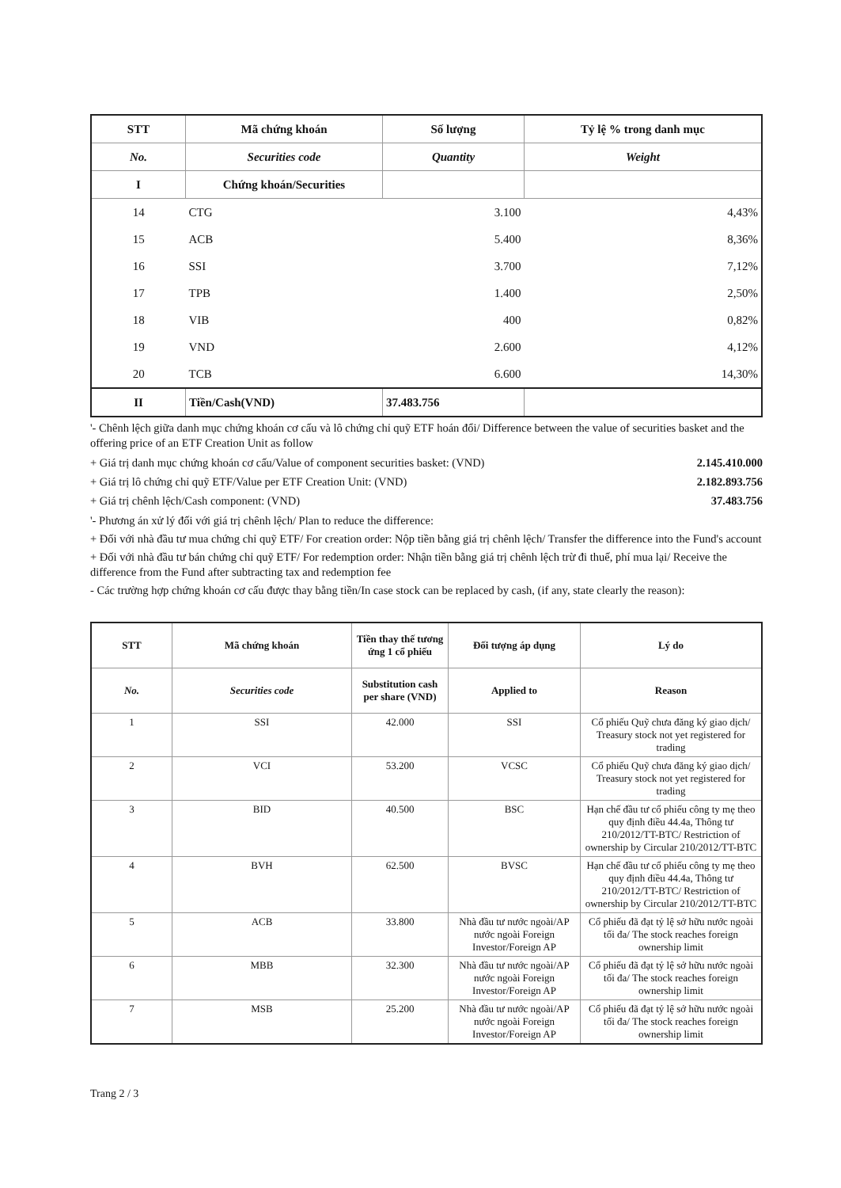| STT | Mã chứng khoán | Số lượng | Tỷ lệ % trong danh mục |
| --- | --- | --- | --- |
| No. | Securities code | Quantity | Weight |
| I | Chứng khoán/Securities | | |
| 14 | CTG | 3.100 | 4,43% |
| 15 | ACB | 5.400 | 8,36% |
| 16 | SSI | 3.700 | 7,12% |
| 17 | TPB | 1.400 | 2,50% |
| 18 | VIB | 400 | 0,82% |
| 19 | VND | 2.600 | 4,12% |
| 20 | TCB | 6.600 | 14,30% |
| II | Tiền/Cash(VND) | 37.483.756 | |
'- Chênh lệch giữa danh mục chứng khoán cơ cấu và lô chứng chỉ quỹ ETF hoán đổi/ Difference between the value of securities basket and the offering price of an ETF Creation Unit as follow
+ Giá trị danh mục chứng khoán cơ cấu/Value of component securities basket: (VND) 2.145.410.000
+ Giá trị lô chứng chỉ quỹ ETF/Value per ETF Creation Unit: (VND) 2.182.893.756
+ Giá trị chênh lệch/Cash component: (VND) 37.483.756
'- Phương án xử lý đối với giá trị chênh lệch/ Plan to reduce the difference:
+ Đối với nhà đầu tư mua chứng chỉ quỹ ETF/ For creation order: Nộp tiền bằng giá trị chênh lệch/ Transfer the difference into the Fund's account
+ Đối với nhà đầu tư bán chứng chỉ quỹ ETF/ For redemption order: Nhận tiền bằng giá trị chênh lệch trừ đi thuế, phí mua lại/ Receive the difference from the Fund after subtracting tax and redemption fee
- Các trường hợp chứng khoán cơ cấu được thay bằng tiền/In case stock can be replaced by cash, (if any, state clearly the reason):
| STT | Mã chứng khoán | Tiền thay thế tương ứng 1 cổ phiếu | Đối tượng áp dụng | Lý do |
| --- | --- | --- | --- | --- |
| No. | Securities code | Substitution cash per share (VND) | Applied to | Reason |
| 1 | SSI | 42.000 | SSI | Cổ phiếu Quỹ chưa đăng ký giao dịch/ Treasury stock not yet registered for trading |
| 2 | VCI | 53.200 | VCSC | Cổ phiếu Quỹ chưa đăng ký giao dịch/ Treasury stock not yet registered for trading |
| 3 | BID | 40.500 | BSC | Hạn chế đầu tư cổ phiếu công ty mẹ theo quy định điều 44.4a, Thông tư 210/2012/TT-BTC/ Restriction of ownership by Circular 210/2012/TT-BTC |
| 4 | BVH | 62.500 | BVSC | Hạn chế đầu tư cổ phiếu công ty mẹ theo quy định điều 44.4a, Thông tư 210/2012/TT-BTC/ Restriction of ownership by Circular 210/2012/TT-BTC |
| 5 | ACB | 33.800 | Nhà đầu tư nước ngoài/AP nước ngoài Foreign Investor/Foreign AP | Cổ phiếu đã đạt tỷ lệ sở hữu nước ngoài tối đa/ The stock reaches foreign ownership limit |
| 6 | MBB | 32.300 | Nhà đầu tư nước ngoài/AP nước ngoài Foreign Investor/Foreign AP | Cổ phiếu đã đạt tỷ lệ sở hữu nước ngoài tối đa/ The stock reaches foreign ownership limit |
| 7 | MSB | 25.200 | Nhà đầu tư nước ngoài/AP nước ngoài Foreign Investor/Foreign AP | Cổ phiếu đã đạt tỷ lệ sở hữu nước ngoài tối đa/ The stock reaches foreign ownership limit |
Trang 2 / 3